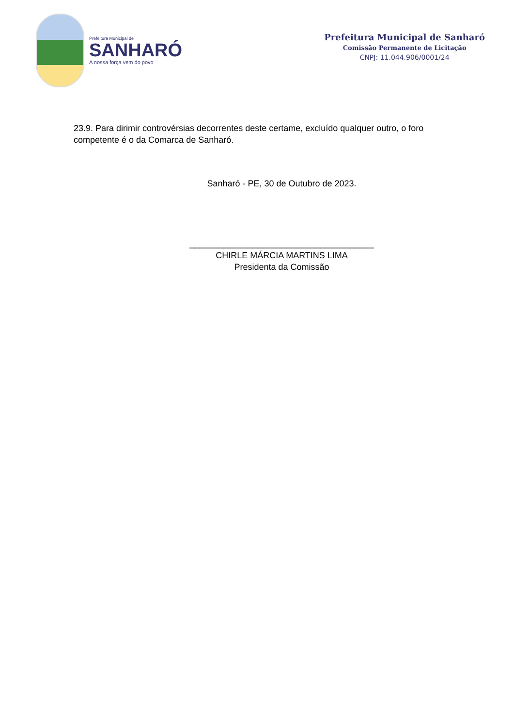Prefeitura Municipal de
SANHARÓ
A nossa força vem do povo
Prefeitura Municipal de Sanharó
Comissão Permanente de Licitação
CNPJ: 11.044.906/0001/24
23.9. Para dirimir controvérsias decorrentes deste certame, excluído qualquer outro, o foro competente é o da Comarca de Sanharó.
Sanharó - PE, 30 de Outubro de 2023.
______________________________________
CHIRLE MÁRCIA MARTINS LIMA
Presidenta da Comissão